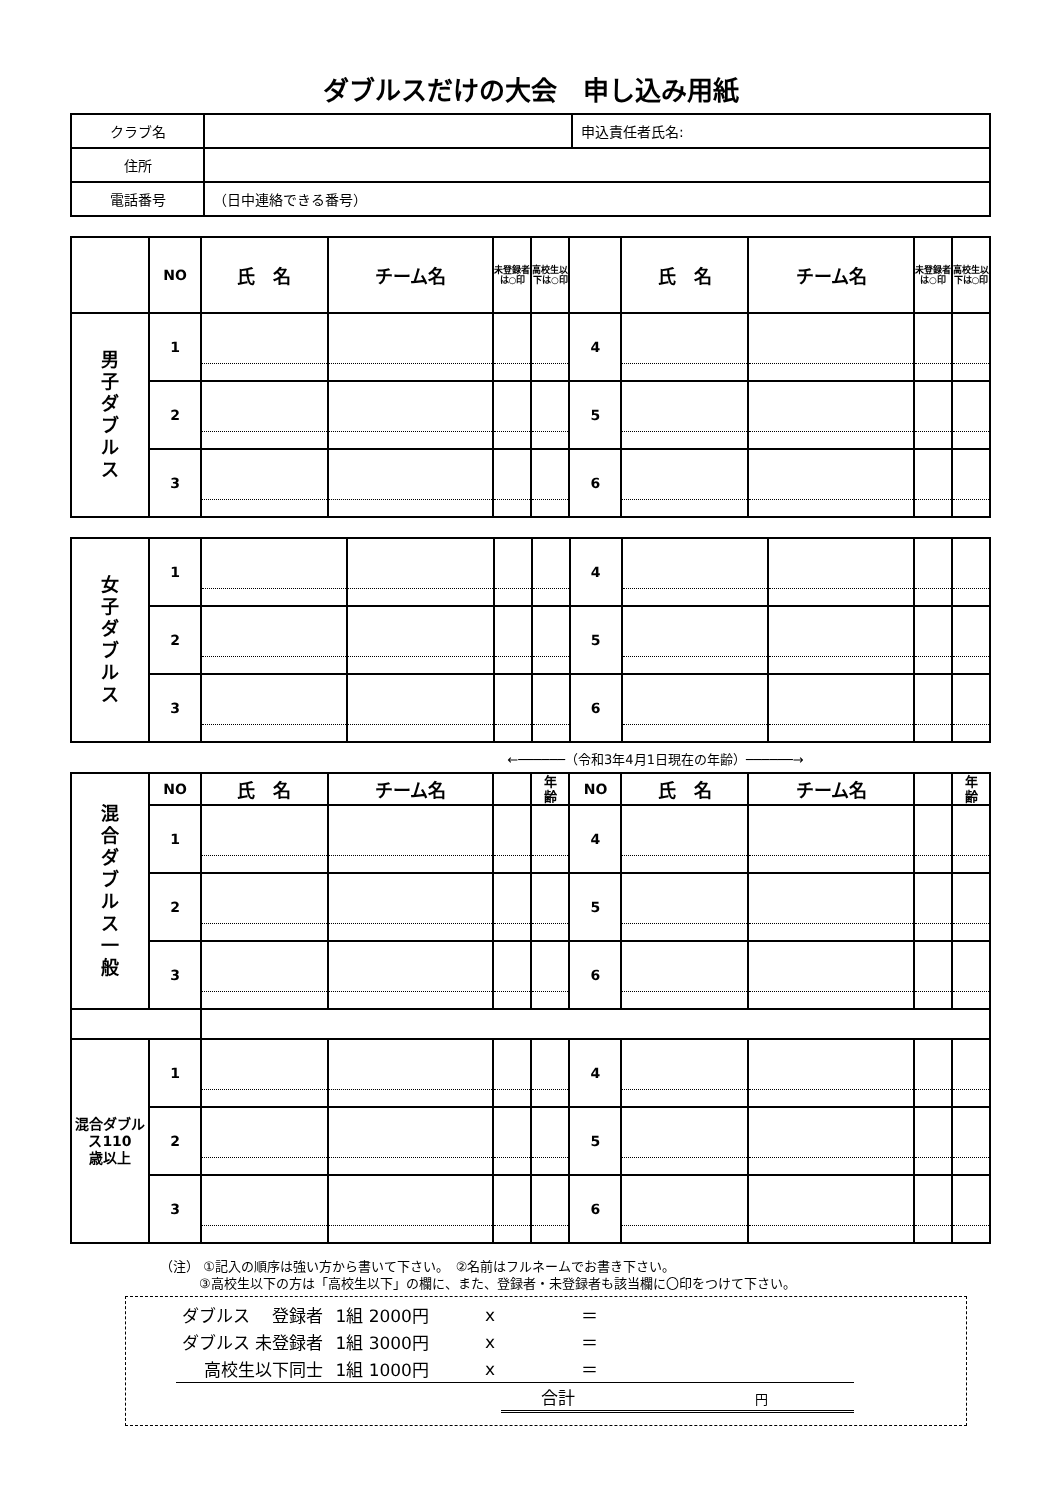ダブルスだけの大会　申し込み用紙
| クラブ名 | | 申込責任者氏名: |
| 住所 | | |
| 電話番号 | （日中連絡できる番号） | |
| | NO | 氏 名 | チーム名 | 未登録者は○印 | 高校生以下は○印 | | 氏 名 | チーム名 | 未登録者は○印 | 高校生以下は○印 |
| --- | --- | --- | --- | --- | --- | --- | --- | --- | --- | --- |
| 男 子 ダ ブ ル ス | 1 | | | | | 4 | | | | |
| | 2 | | | | | 5 | | | | |
| | 3 | | | | | 6 | | | | |
| 女 子 ダ ブ ル ス | 1 | | | | | 4 | | | | |
| | 2 | | | | | 5 | | | | |
| | 3 | | | | | 6 | | | | |
←──────（令和3年4月1日現在の年齢）──────→
| 混 合 ダ ブ ル ス 一 般 | NO | 氏 名 | チーム名 | | 年 齢 | NO | 氏 名 | チーム名 | | 年 齢 |
| | 1 | | | | | 4 | | | | |
| | 2 | | | | | 5 | | | | |
| | 3 | | | | | 6 | | | | |
| 混合ダブルス110 歳以上 | 1 | | | | | 4 | | | | |
| | 2 | | | | | 5 | | | | |
| | 3 | | | | | 6 | | | | |
（注） ①記入の順序は強い方から書いて下さい。　②名前はフルネームでお書き下さい。
　　　③高校生以下の方は「高校生以下」の欄に、また、登録者・未登録者も該当欄に〇印をつけて下さい。
| ダブルス 登録者 | 1組 2000円 | x | ＝ |
| ダブルス 未登録者 | 1組 3000円 | x | ＝ |
| 高校生以下同士 | 1組 1000円 | x | ＝ |
| | | | 合計 円 |